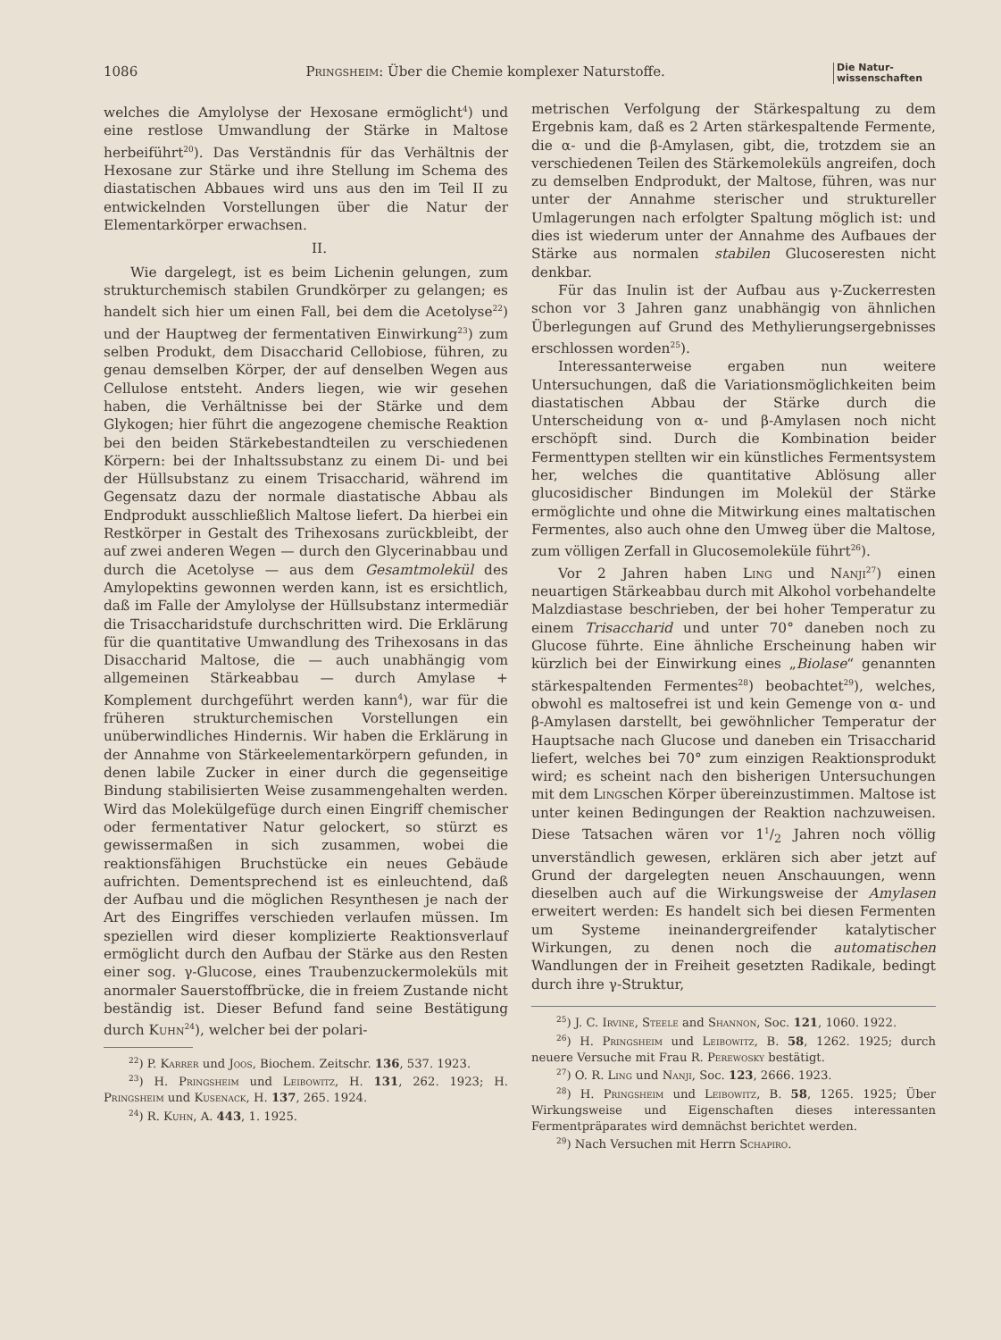1086 Pringsheim: Über die Chemie komplexer Naturstoffe. Die Natur-
wissenschaften
welches die Amylolyse der Hexosane ermöglicht<sup>4</sup>) und eine restlose Umwandlung der Stärke in Maltose herbeiführt<sup>20</sup>). Das Verständnis für das Verhältnis der Hexosane zur Stärke und ihre Stellung im Schema des diastatischen Abbaues wird uns aus den im Teil II zu entwickelnden Vorstellungen über die Natur der Elementarkörper erwachsen.
II.
Wie dargelegt, ist es beim Lichenin gelungen, zum strukturchemisch stabilen Grundkörper zu gelangen; es handelt sich hier um einen Fall, bei dem die Acetolyse<sup>22</sup>) und der Hauptweg der fermentativen Einwirkung<sup>23</sup>) zum selben Produkt, dem Disaccharid Cellobiose, führen, zu genau demselben Körper, der auf denselben Wegen aus Cellulose entsteht. Anders liegen, wie wir gesehen haben, die Verhältnisse bei der Stärke und dem Glykogen; hier führt die angezogene chemische Reaktion bei den beiden Stärkebestandteilen zu verschiedenen Körpern: bei der Inhaltssubstanz zu einem Di- und bei der Hüllsubstanz zu einem Trisaccharid, während im Gegensatz dazu der normale diastatische Abbau als Endprodukt ausschließlich Maltose liefert. Da hierbei ein Restkörper in Gestalt des Trihexosans zurückbleibt, der auf zwei anderen Wegen — durch den Glycerinabbau und durch die Acetolyse — aus dem Gesamtmolekül des Amylopektins gewonnen werden kann, ist es ersichtlich, daß im Falle der Amylolyse der Hüllsubstanz intermediär die Trisaccharidstufe durchschritten wird. Die Erklärung für die quantitative Umwandlung des Trihexosans in das Disaccharid Maltose, die — auch unabhängig vom allgemeinen Stärkeabbau — durch Amylase + Komplement durchgeführt werden kann<sup>4</sup>), war für die früheren strukturchemischen Vorstellungen ein unüberwindliches Hindernis. Wir haben die Erklärung in der Annahme von Stärkeelementarkörpern gefunden, in denen labile Zucker in einer durch die gegenseitige Bindung stabilisierten Weise zusammengehalten werden. Wird das Molekülgefüge durch einen Eingriff chemischer oder fermentativer Natur gelockert, so stürzt es gewissermaßen in sich zusammen, wobei die reaktionsfähigen Bruchstücke ein neues Gebäude aufrichten. Dementsprechend ist es einleuchtend, daß der Aufbau und die möglichen Resynthesen je nach der Art des Eingriffes verschieden verlaufen müssen. Im speziellen wird dieser komplizierte Reaktionsverlauf ermöglicht durch den Aufbau der Stärke aus den Resten einer sog. γ-Glucose, eines Traubenzuckermoleküls mit anormaler Sauerstoffbrücke, die in freiem Zustande nicht beständig ist. Dieser Befund fand seine Bestätigung durch Kuhn<sup>24</sup>), welcher bei der polari-
<sup>22</sup>) P. Karrer und Joos, Biochem. Zeitschr. 136, 537. 1923.
<sup>23</sup>) H. Pringsheim und Leibowitz, H. 131, 262. 1923; H. Pringsheim und Kusenack, H. 137, 265. 1924.
<sup>24</sup>) R. Kuhn, A. 443, 1. 1925.
metrischen Verfolgung der Stärkespaltung zu dem Ergebnis kam, daß es 2 Arten stärkespaltende Fermente, die α- und die β-Amylasen, gibt, die, trotzdem sie an verschiedenen Teilen des Stärkemoleküls angreifen, doch zu demselben Endprodukt, der Maltose, führen, was nur unter der Annahme sterischer und struktureller Umlagerungen nach erfolgter Spaltung möglich ist: und dies ist wiederum unter der Annahme des Aufbaues der Stärke aus normalen stabilen Glucoseresten nicht denkbar.
Für das Inulin ist der Aufbau aus γ-Zuckerresten schon vor 3 Jahren ganz unabhängig von ähnlichen Überlegungen auf Grund des Methylierungsergebnisses erschlossen worden<sup>25</sup>).
Interessanterweise ergaben nun weitere Untersuchungen, daß die Variationsmöglichkeiten beim diastatischen Abbau der Stärke durch die Unterscheidung von α- und β-Amylasen noch nicht erschöpft sind. Durch die Kombination beider Fermenttypen stellten wir ein künstliches Fermentsystem her, welches die quantitative Ablösung aller glucosidischer Bindungen im Molekül der Stärke ermöglichte und ohne die Mitwirkung eines maltatischen Fermentes, also auch ohne den Umweg über die Maltose, zum völligen Zerfall in Glucosemoleküle führt<sup>26</sup>).
Vor 2 Jahren haben Ling und Nanji<sup>27</sup>) einen neuartigen Stärkeabbau durch mit Alkohol vorbehandelte Malzdiastase beschrieben, der bei hoher Temperatur zu einem Trisaccharid und unter 70° daneben noch zu Glucose führte. Eine ähnliche Erscheinung haben wir kürzlich bei der Einwirkung eines „Biolase“ genannten stärkespaltenden Fermentes<sup>28</sup>) beobachtet<sup>29</sup>), welches, obwohl es maltosefrei ist und kein Gemenge von α- und β-Amylasen darstellt, bei gewöhnlicher Temperatur der Hauptsache nach Glucose und daneben ein Trisaccharid liefert, welches bei 70° zum einzigen Reaktionsprodukt wird; es scheint nach den bisherigen Untersuchungen mit dem Lingschen Körper übereinzustimmen. Maltose ist unter keinen Bedingungen der Reaktion nachzuweisen. Diese Tatsachen wären vor 11/2 Jahren noch völlig unverständlich gewesen, erklären sich aber jetzt auf Grund der dargelegten neuen Anschauungen, wenn dieselben auch auf die Wirkungsweise der Amylasen erweitert werden: Es handelt sich bei diesen Fermenten um Systeme ineinandergreifender katalytischer Wirkungen, zu denen noch die automatischen Wandlungen der in Freiheit gesetzten Radikale, bedingt durch ihre γ-Struktur,
<sup>25</sup>) J. C. Irvine, Steele and Shannon, Soc. 121, 1060. 1922.
<sup>26</sup>) H. Pringsheim und Leibowitz, B. 58, 1262. 1925; durch neuere Versuche mit Frau R. Perewosky bestätigt.
<sup>27</sup>) O. R. Ling und Nanji, Soc. 123, 2666. 1923.
<sup>28</sup>) H. Pringsheim und Leibowitz, B. 58, 1265. 1925; Über Wirkungsweise und Eigenschaften dieses interessanten Fermentpräparates wird demnächst berichtet werden.
<sup>29</sup>) Nach Versuchen mit Herrn Schapiro.